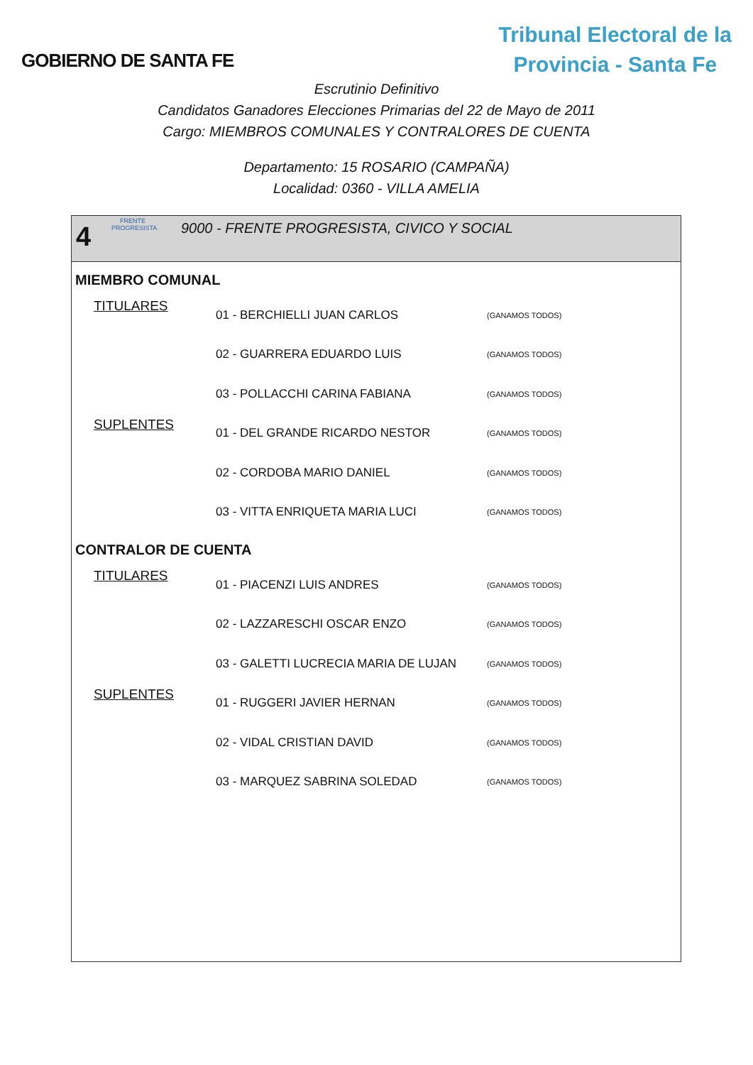GOBIERNO DE SANTA FE
Tribunal Electoral de la
Provincia - Santa Fe
Escrutinio Definitivo
Candidatos Ganadores Elecciones Primarias del 22 de Mayo de 2011
Cargo: MIEMBROS COMUNALES Y CONTRALORES DE CUENTA
Departamento: 15 ROSARIO (CAMPAÑA)
Localidad: 0360 - VILLA AMELIA
4
FRENTE PROGRESISTA
9000 - FRENTE PROGRESISTA, CIVICO Y SOCIAL
MIEMBRO COMUNAL
| TITULARES | 01 - BERCHIELLI JUAN CARLOS | (GANAMOS TODOS) |
| | 02 - GUARRERA EDUARDO LUIS | (GANAMOS TODOS) |
| | 03 - POLLACCHI CARINA FABIANA | (GANAMOS TODOS) |
| SUPLENTES | 01 - DEL GRANDE RICARDO NESTOR | (GANAMOS TODOS) |
| | 02 - CORDOBA MARIO DANIEL | (GANAMOS TODOS) |
| | 03 - VITTA ENRIQUETA MARIA LUCI | (GANAMOS TODOS) |
CONTRALOR DE CUENTA
| TITULARES | 01 - PIACENZI LUIS ANDRES | (GANAMOS TODOS) |
| | 02 - LAZZARESCHI OSCAR ENZO | (GANAMOS TODOS) |
| | 03 - GALETTI LUCRECIA MARIA DE LUJAN | (GANAMOS TODOS) |
| SUPLENTES | 01 - RUGGERI JAVIER HERNAN | (GANAMOS TODOS) |
| | 02 - VIDAL CRISTIAN DAVID | (GANAMOS TODOS) |
| | 03 - MARQUEZ SABRINA SOLEDAD | (GANAMOS TODOS) |